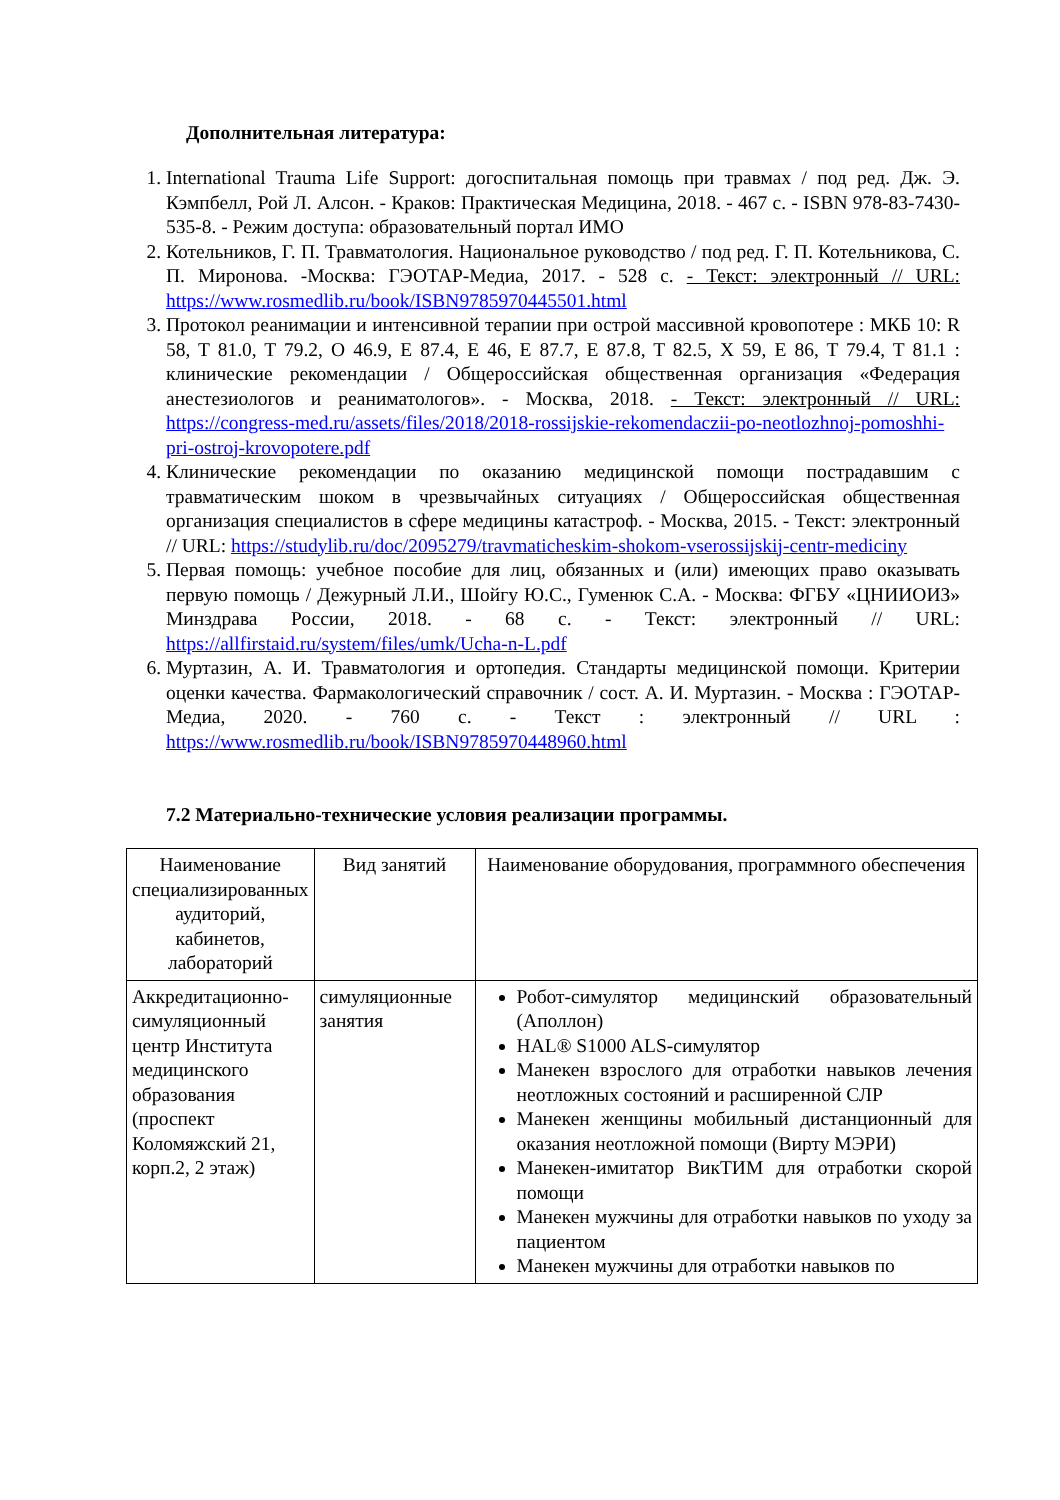Дополнительная литература:
1. International Trauma Life Support: догоспитальная помощь при травмах / под ред. Дж. Э. Кэмпбелл, Рой Л. Алсон. - Краков: Практическая Медицина, 2018. - 467 с. - ISBN 978-83-7430-535-8. - Режим доступа: образовательный портал ИМО
2. Котельников, Г. П. Травматология. Национальное руководство / под ред. Г. П. Котельникова, С. П. Миронова. -Москва: ГЭОТАР-Медиа, 2017. - 528 с. - Текст: электронный // URL: https://www.rosmedlib.ru/book/ISBN9785970445501.html
3. Протокол реанимации и интенсивной терапии при острой массивной кровопотере : МКБ 10: R 58, T 81.0, T 79.2, O 46.9, E 87.4, E 46, E 87.7, E 87.8, T 82.5, X 59, E 86, T 79.4, T 81.1 : клинические рекомендации / Общероссийская общественная организация «Федерация анестезиологов и реаниматологов». - Москва, 2018. - Текст: электронный // URL: https://congress-med.ru/assets/files/2018/2018-rossijskie-rekomendaczii-po-neotlozhnoj-pomoshhi-pri-ostroj-krovopotere.pdf
4. Клинические рекомендации по оказанию медицинской помощи пострадавшим с травматическим шоком в чрезвычайных ситуациях / Общероссийская общественная организация специалистов в сфере медицины катастроф. - Москва, 2015. - Текст: электронный // URL: https://studylib.ru/doc/2095279/travmaticheskim-shokom-vserossijskij-centr-mediciny
5. Первая помощь: учебное пособие для лиц, обязанных и (или) имеющих право оказывать первую помощь / Дежурный Л.И., Шойгу Ю.С., Гуменюк С.А. - Москва: ФГБУ «ЦНИИОИЗ» Минздрава России, 2018. - 68 с. - Текст: электронный // URL: https://allfirstaid.ru/system/files/umk/Ucha-n-L.pdf
6. Муртазин, А. И. Травматология и ортопедия. Стандарты медицинской помощи. Критерии оценки качества. Фармакологический справочник / сост. А. И. Муртазин. - Москва : ГЭОТАР-Медиа, 2020. - 760 с. - Текст : электронный // URL : https://www.rosmedlib.ru/book/ISBN9785970448960.html
7.2 Материально-технические условия реализации программы.
| Наименование специализированных аудиторий, кабинетов, лабораторий | Вид занятий | Наименование оборудования, программного обеспечения |
| Аккредитационно-симуляционный центр Института медицинского образования (проспект Коломяжский 21, корп.2, 2 этаж) | симуляционные занятия | Робот-симулятор медицинский образовательный (Аполлон) HAL® S1000 ALS-симулятор Манекен взрослого для отработки навыков лечения неотложных состояний и расширенной СЛР Манекен женщины мобильный дистанционный для оказания неотложной помощи (Вирту МЭРИ) Манекен-имитатор ВикТИМ для отработки скорой помощи Манекен мужчины для отработки навыков по уходу за пациентом Манекен мужчины для отработки навыков по |